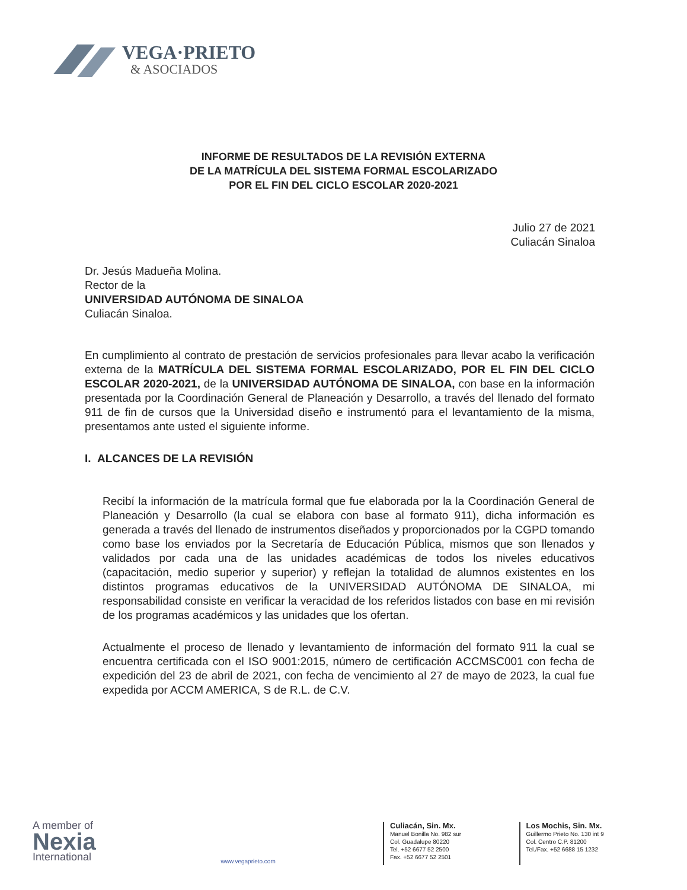VEGA·PRIETO
& ASOCIADOS
INFORME DE RESULTADOS DE LA REVISIÓN EXTERNA
DE LA MATRÍCULA DEL SISTEMA FORMAL ESCOLARIZADO
POR EL FIN DEL CICLO ESCOLAR 2020-2021
Julio 27 de 2021
Culiacán Sinaloa
Dr. Jesús Madueña Molina.
Rector de la
UNIVERSIDAD AUTÓNOMA DE SINALOA
Culiacán Sinaloa.
En cumplimiento al contrato de prestación de servicios profesionales para llevar acabo la verificación externa de la MATRÍCULA DEL SISTEMA FORMAL ESCOLARIZADO, POR EL FIN DEL CICLO ESCOLAR 2020-2021, de la UNIVERSIDAD AUTÓNOMA DE SINALOA, con base en la información presentada por la Coordinación General de Planeación y Desarrollo, a través del llenado del formato 911 de fin de cursos que la Universidad diseño e instrumentó para el levantamiento de la misma, presentamos ante usted el siguiente informe.
I. ALCANCES DE LA REVISIÓN
Recibí la información de la matrícula formal que fue elaborada por la la Coordinación General de Planeación y Desarrollo (la cual se elabora con base al formato 911), dicha información es generada a través del llenado de instrumentos diseñados y proporcionados por la CGPD tomando como base los enviados por la Secretaría de Educación Pública, mismos que son llenados y validados por cada una de las unidades académicas de todos los niveles educativos (capacitación, medio superior y superior) y reflejan la totalidad de alumnos existentes en los distintos programas educativos de la UNIVERSIDAD AUTÓNOMA DE SINALOA, mi responsabilidad consiste en verificar la veracidad de los referidos listados con base en mi revisión de los programas académicos y las unidades que los ofertan.
Actualmente el proceso de llenado y levantamiento de información del formato 911 la cual se encuentra certificada con el ISO 9001:2015, número de certificación ACCMSC001 con fecha de expedición del 23 de abril de 2021, con fecha de vencimiento al 27 de mayo de 2023, la cual fue expedida por ACCM AMERICA, S de R.L. de C.V.
A member of
Nexia
International
www.vegaprieto.com
Culiacán, Sin. Mx.
Manuel Bonilla No. 982 sur
Col. Guadalupe 80220
Tel. +52 6677 52 2500
Fax. +52 6677 52 2501
Los Mochis, Sin. Mx.
Guillermo Prieto No. 130 int 9
Col. Centro C.P. 81200
Tel./Fax. +52 6688 15 1232